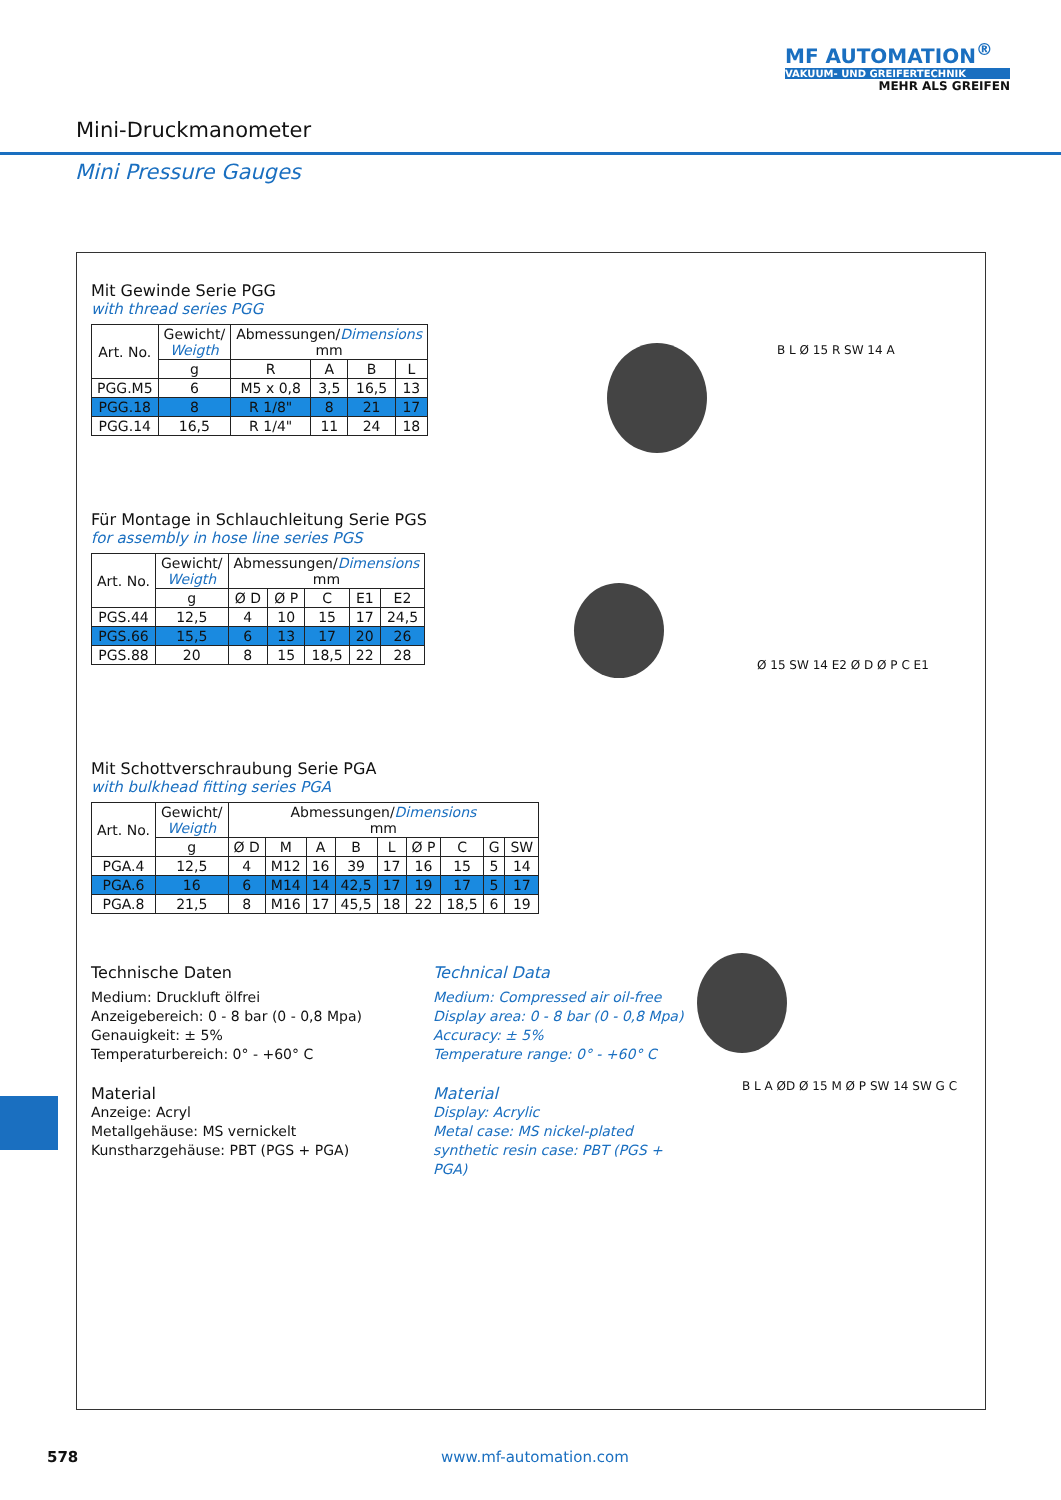MF AUTOMATION<sup>®</sup>
VAKUUM- UND GREIFERTECHNIK
MEHR ALS GREIFEN
Mini-Druckmanometer
Mini Pressure Gauges
Mit Gewinde Serie PGG
with thread series PGG
| Art. No. | Gewicht/ Weigth | Abmessungen/ Dimensions mm | | | |
| --- | --- | --- | --- | --- | --- |
| | g | R | A | B | L |
| PGG.M5 | 6 | M5 x 0,8 | 3,5 | 16,5 | 13 |
| PGG.18 | 8 | R 1/8" | 8 | 21 | 17 |
| PGG.14 | 16,5 | R 1/4" | 11 | 24 | 18 |
Für Montage in Schlauchleitung Serie PGS
for assembly in hose line series PGS
| Art. No. | Gewicht/ Weigth | Abmessungen/ Dimensions mm | | | | |
| --- | --- | --- | --- | --- | --- | --- |
| | g | Ø D | Ø P | C | E1 | E2 |
| PGS.44 | 12,5 | 4 | 10 | 15 | 17 | 24,5 |
| PGS.66 | 15,5 | 6 | 13 | 17 | 20 | 26 |
| PGS.88 | 20 | 8 | 15 | 18,5 | 22 | 28 |
Mit Schottverschraubung Serie PGA
with bulkhead fitting series PGA
| Art. No. | Gewicht/ Weigth | Abmessungen/ Dimensions mm | | | | | | | | |
| --- | --- | --- | --- | --- | --- | --- | --- | --- | --- | --- |
| | g | Ø D | M | A | B | L | Ø P | C | G | SW |
| PGA.4 | 12,5 | 4 | M12 | 16 | 39 | 17 | 16 | 15 | 5 | 14 |
| PGA.6 | 16 | 6 | M14 | 14 | 42,5 | 17 | 19 | 17 | 5 | 17 |
| PGA.8 | 21,5 | 8 | M16 | 17 | 45,5 | 18 | 22 | 18,5 | 6 | 19 |
Technische Daten
Medium: Druckluft ölfrei
Anzeigebereich: 0 - 8 bar (0 - 0,8 Mpa)
Genauigkeit: ± 5%
Temperaturbereich: 0° - +60° C
Material
Anzeige: Acryl
Metallgehäuse: MS vernickelt
Kunstharzgehäuse: PBT (PGS + PGA)
Technical Data
Medium: Compressed air oil-free
Display area: 0 - 8 bar (0 - 0,8 Mpa)
Accuracy: ± 5%
Temperature range: 0° - +60° C
Material
Display: Acrylic
Metal case: MS nickel-plated
synthetic resin case: PBT (PGS + PGA)
B L Ø 15 R SW 14 A
Ø 15 SW 14 E2 Ø D Ø P C E1
B L A ØD Ø 15 M Ø P SW 14 SW G C
578 www.mf-automation.com